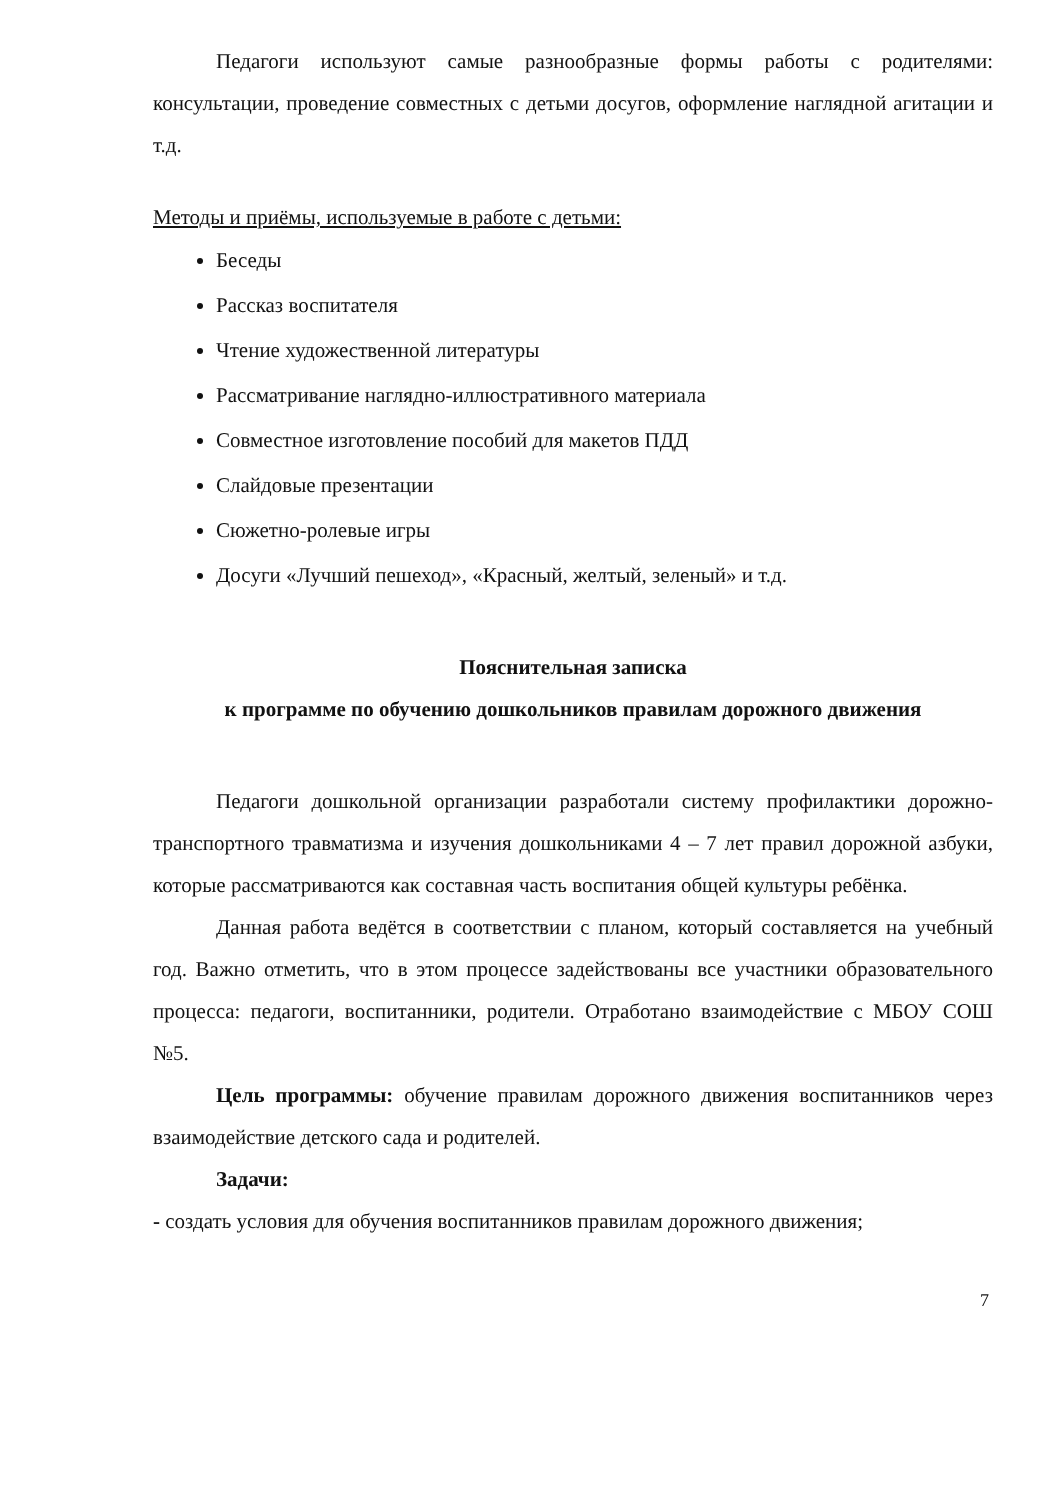Педагоги используют самые разнообразные формы работы с родителями: консультации, проведение совместных с детьми досугов, оформление наглядной агитации и т.д.
Методы и приёмы, используемые в работе с детьми:
Беседы
Рассказ воспитателя
Чтение художественной литературы
Рассматривание наглядно-иллюстративного материала
Совместное изготовление пособий для макетов ПДД
Слайдовые презентации
Сюжетно-ролевые игры
Досуги «Лучший пешеход», «Красный, желтый, зеленый» и т.д.
Пояснительная записка
к программе по обучению дошкольников правилам дорожного движения
Педагоги дошкольной организации разработали систему профилактики дорожно-транспортного травматизма и изучения дошкольниками 4 – 7 лет правил дорожной азбуки, которые рассматриваются как составная часть воспитания общей культуры ребёнка.
Данная работа ведётся в соответствии с планом, который составляется на учебный год. Важно отметить, что в этом процессе задействованы все участники образовательного процесса: педагоги, воспитанники, родители. Отработано взаимодействие с МБОУ СОШ №5.
Цель программы: обучение правилам дорожного движения воспитанников через взаимодействие детского сада и родителей.
Задачи:
- создать условия для обучения воспитанников правилам дорожного движения;
7